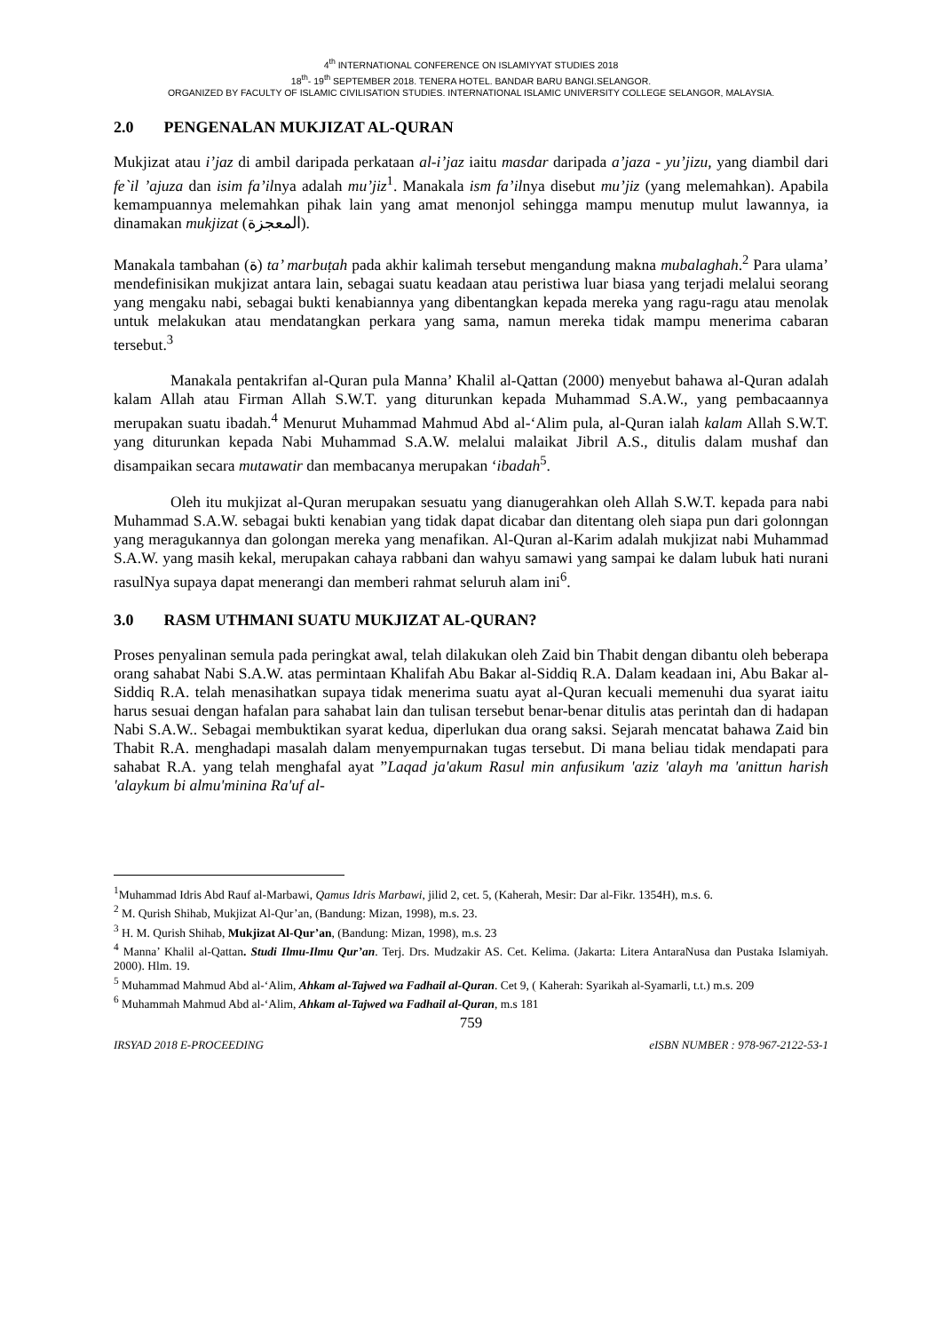4<sup>th</sup> INTERNATIONAL CONFERENCE ON ISLAMIYYAT STUDIES 2018
18<sup>th</sup>- 19<sup>th</sup> SEPTEMBER 2018. TENERA HOTEL. BANDAR BARU BANGI.SELANGOR.
ORGANIZED BY FACULTY OF ISLAMIC CIVILISATION STUDIES. INTERNATIONAL ISLAMIC UNIVERSITY COLLEGE SELANGOR, MALAYSIA.
2.0 PENGENALAN MUKJIZAT AL-QURAN
Mukjizat atau i’jaz di ambil daripada perkataan al-i’jaz iaitu masdar daripada a’jaza - yu’jizu, yang diambil dari fe`il ’ajuza dan isim fa’ilnya adalah mu’jiz<sup>1</sup>. Manakala ism fa’ilnya disebut mu’jiz (yang melemahkan). Apabila kemampuannya melemahkan pihak lain yang amat menonjol sehingga mampu menutup mulut lawannya, ia dinamakan mukjizat (المعجزة).
Manakala tambahan (ة) ta’ marbuṭah pada akhir kalimah tersebut mengandung makna mubalaghah.<sup>2</sup> Para ulama’ mendefinisikan mukjizat antara lain, sebagai suatu keadaan atau peristiwa luar biasa yang terjadi melalui seorang yang mengaku nabi, sebagai bukti kenabiannya yang dibentangkan kepada mereka yang ragu-ragu atau menolak untuk melakukan atau mendatangkan perkara yang sama, namun mereka tidak mampu menerima cabaran tersebut.<sup>3</sup>
Manakala pentakrifan al-Quran pula Manna’ Khalil al-Qattan (2000) menyebut bahawa al-Quran adalah kalam Allah atau Firman Allah S.W.T. yang diturunkan kepada Muhammad S.A.W., yang pembacaannya merupakan suatu ibadah.<sup>4</sup> Menurut Muhammad Mahmud Abd al-‘Alim pula, al-Quran ialah kalam Allah S.W.T. yang diturunkan kepada Nabi Muhammad S.A.W. melalui malaikat Jibril A.S., ditulis dalam mushaf dan disampaikan secara mutawatir dan membacanya merupakan ‘ibadah<sup>5</sup>.
Oleh itu mukjizat al-Quran merupakan sesuatu yang dianugerahkan oleh Allah S.W.T. kepada para nabi Muhammad S.A.W. sebagai bukti kenabian yang tidak dapat dicabar dan ditentang oleh siapa pun dari golonngan yang meragukannya dan golongan mereka yang menafikan. Al-Quran al-Karim adalah mukjizat nabi Muhammad S.A.W. yang masih kekal, merupakan cahaya rabbani dan wahyu samawi yang sampai ke dalam lubuk hati nurani rasulNya supaya dapat menerangi dan memberi rahmat seluruh alam ini<sup>6</sup>.
3.0 RASM UTHMANI SUATU MUKJIZAT AL-QURAN?
Proses penyalinan semula pada peringkat awal, telah dilakukan oleh Zaid bin Thabit dengan dibantu oleh beberapa orang sahabat Nabi S.A.W. atas permintaan Khalifah Abu Bakar al-Siddiq R.A. Dalam keadaan ini, Abu Bakar al-Siddiq R.A. telah menasihatkan supaya tidak menerima suatu ayat al-Quran kecuali memenuhi dua syarat iaitu harus sesuai dengan hafalan para sahabat lain dan tulisan tersebut benar-benar ditulis atas perintah dan di hadapan Nabi S.A.W.. Sebagai membuktikan syarat kedua, diperlukan dua orang saksi. Sejarah mencatat bahawa Zaid bin Thabit R.A. menghadapi masalah dalam menyempurnakan tugas tersebut. Di mana beliau tidak mendapati para sahabat R.A. yang telah menghafal ayat ”Laqad ja'akum Rasul min anfusikum 'aziz 'alayh ma 'anittun harish 'alaykum bi almu'minina Ra'uf al-
<sup>1</sup> Muhammad Idris Abd Rauf al-Marbawi, Qamus Idris Marbawi, jilid 2, cet. 5, (Kaherah, Mesir: Dar al-Fikr. 1354H), m.s. 6.
<sup>2</sup> M. Qurish Shihab, Mukjizat Al-Qur’an, (Bandung: Mizan, 1998), m.s. 23.
<sup>3</sup> H. M. Qurish Shihab, Mukjizat Al-Qur’an, (Bandung: Mizan, 1998), m.s. 23
<sup>4</sup> Manna’ Khalil al-Qattan. Studi Ilmu-Ilmu Qur’an. Terj. Drs. Mudzakir AS. Cet. Kelima. (Jakarta: Litera AntaraNusa dan Pustaka Islamiyah. 2000). Hlm. 19.
<sup>5</sup> Muhammad Mahmud Abd al-‘Alim, Ahkam al-Tajwed wa Fadhail al-Quran. Cet 9, ( Kaherah: Syarikah al-Syamarli, t.t.) m.s. 209
<sup>6</sup> Muhammah Mahmud Abd al-‘Alim, Ahkam al-Tajwed wa Fadhail al-Quran, m.s 181
759
IRSYAD 2018 E-PROCEEDING eISBN NUMBER : 978-967-2122-53-1